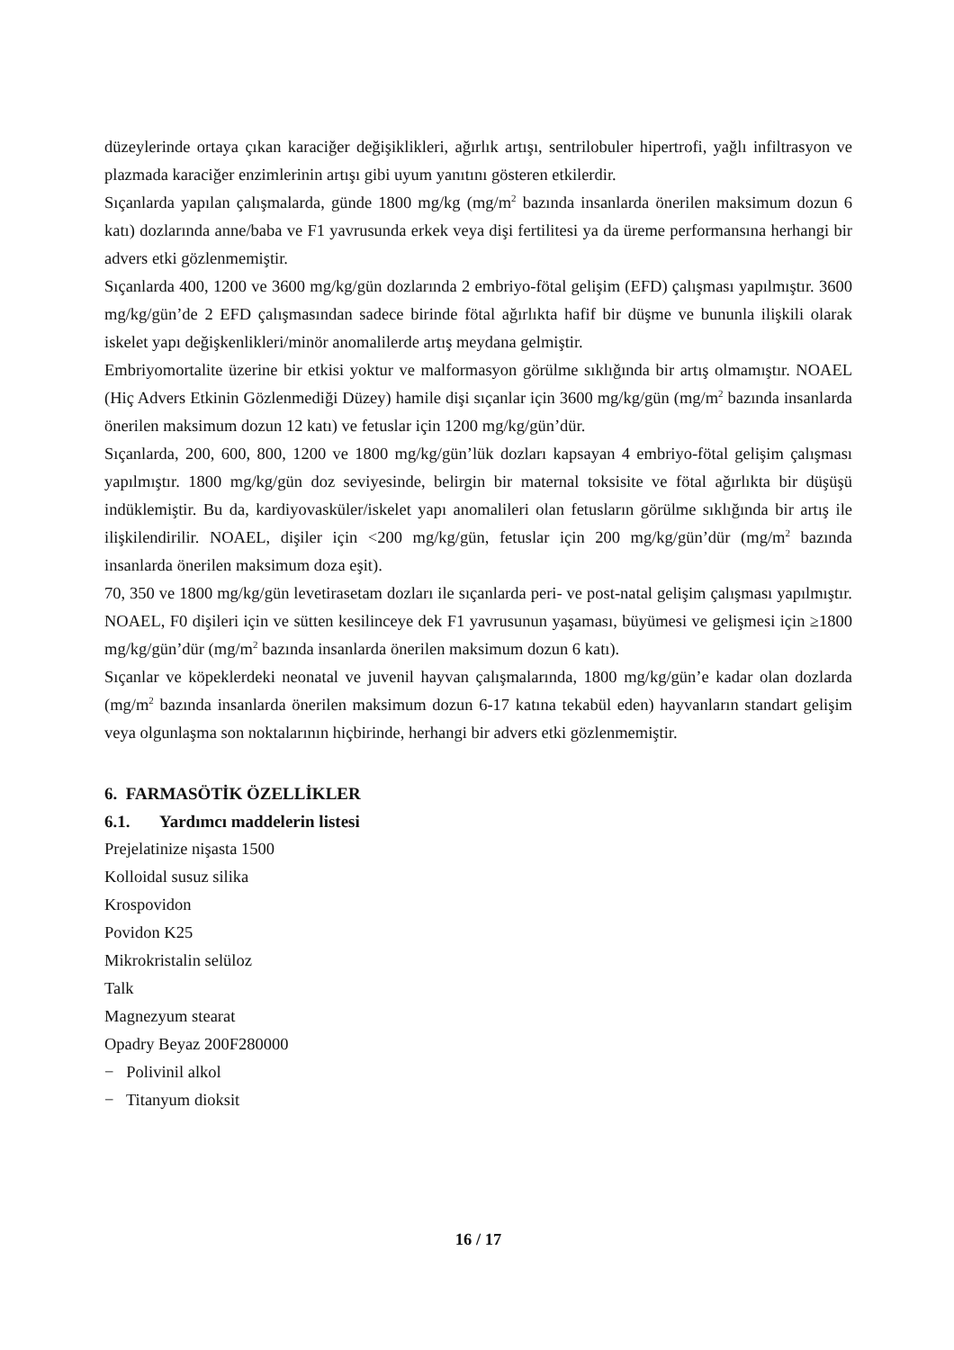düzeylerinde ortaya çıkan karaciğer değişiklikleri, ağırlık artışı, sentrilobuler hipertrofi, yağlı infiltrasyon ve plazmada karaciğer enzimlerinin artışı gibi uyum yanıtını gösteren etkilerdir.
Sıçanlarda yapılan çalışmalarda, günde 1800 mg/kg (mg/m<sup>2</sup> bazında insanlarda önerilen maksimum dozun 6 katı) dozlarında anne/baba ve F1 yavrusunda erkek veya dişi fertilitesi ya da üreme performansına herhangi bir advers etki gözlenmemiştir.
Sıçanlarda 400, 1200 ve 3600 mg/kg/gün dozlarında 2 embriyo-fötal gelişim (EFD) çalışması yapılmıştır. 3600 mg/kg/gün’de 2 EFD çalışmasından sadece birinde fötal ağırlıkta hafif bir düşme ve bununla ilişkili olarak iskelet yapı değişkenlikleri/minör anomalilerde artış meydana gelmiştir.
Embriyomortalite üzerine bir etkisi yoktur ve malformasyon görülme sıklığında bir artış olmamıştır. NOAEL (Hiç Advers Etkinin Gözlenmediği Düzey) hamile dişi sıçanlar için 3600 mg/kg/gün (mg/m<sup>2</sup> bazında insanlarda önerilen maksimum dozun 12 katı) ve fetuslar için 1200 mg/kg/gün’dür.
Sıçanlarda, 200, 600, 800, 1200 ve 1800 mg/kg/gün’lük dozları kapsayan 4 embriyo-fötal gelişim çalışması yapılmıştır. 1800 mg/kg/gün doz seviyesinde, belirgin bir maternal toksisite ve fötal ağırlıkta bir düşüşü indüklemiştir. Bu da, kardiyovasküler/iskelet yapı anomalileri olan fetusların görülme sıklığında bir artış ile ilişkilendirilir. NOAEL, dişiler için <200 mg/kg/gün, fetuslar için 200 mg/kg/gün’dür (mg/m<sup>2</sup> bazında insanlarda önerilen maksimum doza eşit).
70, 350 ve 1800 mg/kg/gün levetirasetam dozları ile sıçanlarda peri- ve post-natal gelişim çalışması yapılmıştır. NOAEL, F0 dişileri için ve sütten kesilinceye dek F1 yavrusunun yaşaması, büyümesi ve gelişmesi için ≥1800 mg/kg/gün’dür (mg/m<sup>2</sup> bazında insanlarda önerilen maksimum dozun 6 katı).
Sıçanlar ve köpeklerdeki neonatal ve juvenil hayvan çalışmalarında, 1800 mg/kg/gün’e kadar olan dozlarda (mg/m<sup>2</sup> bazında insanlarda önerilen maksimum dozun 6-17 katına tekabül eden) hayvanların standart gelişim veya olgunlaşma son noktalarının hiçbirinde, herhangi bir advers etki gözlenmemiştir.
6. FARMASÖTİK ÖZELLİKLER
6.1. Yardımcı maddelerin listesi
Prejelatinize nişasta 1500
Kolloidal susuz silika
Krospovidon
Povidon K25
Mikrokristalin selüloz
Talk
Magnezyum stearat
Opadry Beyaz 200F280000
− Polivinil alkol
− Titanyum dioksit
16 / 17